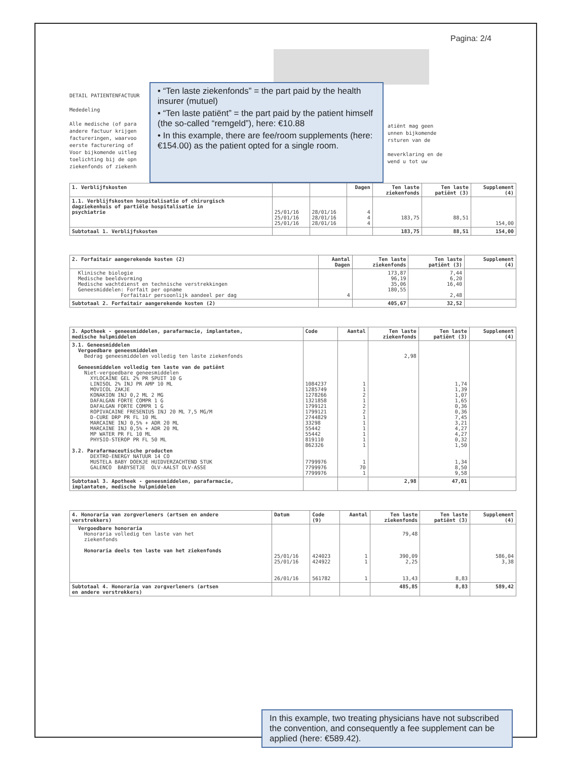Pagina: 2/4
DETAIL PATIENTENFACTUUR Mededeling Alle medische (of para andere factuur krijgen factureringen, waarvoo eerste facturering of Voor bijkomende uitleg toelichting bij de opn ziekenfonds of ziekenh
• “Ten laste ziekenfonds” = the part paid by the health insurer (mutuel)
• “Ten laste patiënt” = the part paid by the patient himself (the so-called “remgeld”), here: €10.88
• In this example, there are fee/room supplements (here: €154.00) as the patient opted for a single room.
atiënt mag geen unnen bijkomende rsturen van de meverklaring en de wend u tot uw
| 1. Verblijfskosten | | | Dagen | Ten laste ziekenfonds | Ten laste patiënt (3) | Supplement (4) |
| --- | --- | --- | --- | --- | --- | --- |
| 1.1. Verblijfskosten hospitalisatie of chirurgisch dagziekenhuis of partiële hospitalisatie in psychiatrie | 25/01/16 25/01/16 25/01/16 | 28/01/16 28/01/16 28/01/16 | 4 4 4 | 183,75 | 88,51 | 154,00 |
| Subtotaal 1. Verblijfskosten | | | | 183,75 | 88,51 | 154,00 |
| 2. Forfaitair aangerekende kosten (2) | Aantal Dagen | Ten laste ziekenfonds | Ten laste patiënt (3) | Supplement (4) |
| --- | --- | --- | --- | --- |
| Klinische biologie Medische beeldvorming Medische wachtdienst en technische verstrekkingen Geneesmiddelen: Forfait per opname Forfaitair persoonlijk aandeel per dag | 4 | 173,87 96,19 35,06 180,55 | 7,44 6,20 16,40 2,48 | |
| Subtotaal 2. Forfaitair aangerekende kosten (2) | | 405,67 | 32,52 | |
| 3. Apotheek - geneesmiddelen, parafarmacie, implantaten, medische hulpmiddelen | Code | Aantal | Ten laste ziekenfonds | Ten laste patiënt (3) | Supplement (4) |
| --- | --- | --- | --- | --- | --- |
| 3.1. Geneesmiddelen Vergoedbare geneesmiddelen Bedrag geneesmiddelen volledig ten laste ziekenfonds Geneesmiddelen volledig ten laste van de patiënt Niet-vergoedbare geneesmiddelen XYLOCAINE GEL 2% PR SPUIT 10 G LINISOL 2% INJ PR AMP 10 ML MOVICOL ZAKJE KONAKION INJ 0,2 ML 2 MG DAFALGAN FORTE COMPR 1 G DAFALGAN FORTE COMPR 1 G ROPIVACAINE FRESENIUS INJ 20 ML 7,5 MG/M D-CURE DRP PR FL 10 ML MARCAINE INJ 0,5% + ADR 20 ML MARCAINE INJ 0,5% + ADR 20 ML MP WATER PR FL 10 ML PHYSIO-STEROP PR FL 50 ML 3.2. Parafarmaceutische producten DEXTRO-ENERGY NATUUR 14 CO MUSTELA BABY DOEKJE HUIDVERZACHTEND STUK GALENCO BABYSETJE OLV-AALST OLV-ASSE | 1084237 1285749 1278266 1321858 1799121 1799121 2744829 33298 55442 55442 819110 862326 7799976 7799976 7799976 | 1 1 2 1 2 2 1 1 1 1 1 1 1 70 1 | 2,98 | 1,74 1,39 1,07 1,65 0,36 0,36 7,45 3,21 4,27 4,27 0,32 1,50 1,34 8,50 9,58 | |
| Subtotaal 3. Apotheek - geneesmiddelen, parafarmacie, implantaten, medische hulpmiddelen | | | 2,98 | 47,01 | |
| 4. Honoraria van zorgverleners (artsen en andere verstrekkers) | Datum | Code (9) | Aantal | Ten laste ziekenfonds | Ten laste patiënt (3) | Supplement (4) |
| --- | --- | --- | --- | --- | --- | --- |
| Vergoedbare honoraria Honoraria volledig ten laste van het ziekenfonds Honoraria deels ten laste van het ziekenfonds | 25/01/16 25/01/16 26/01/16 | 424023 424922 561782 | 1 1 1 | 79,48 390,09 2,25 13,43 | 8,83 | 586,04 3,38 |
| Subtotaal 4. Honoraria van zorgverleners (artsen en andere verstrekkers) | | | | 485,85 | 8,83 | 589,42 |
In this example, two treating physicians have not subscribed the convention, and consequently a fee supplement can be applied (here: €589.42).